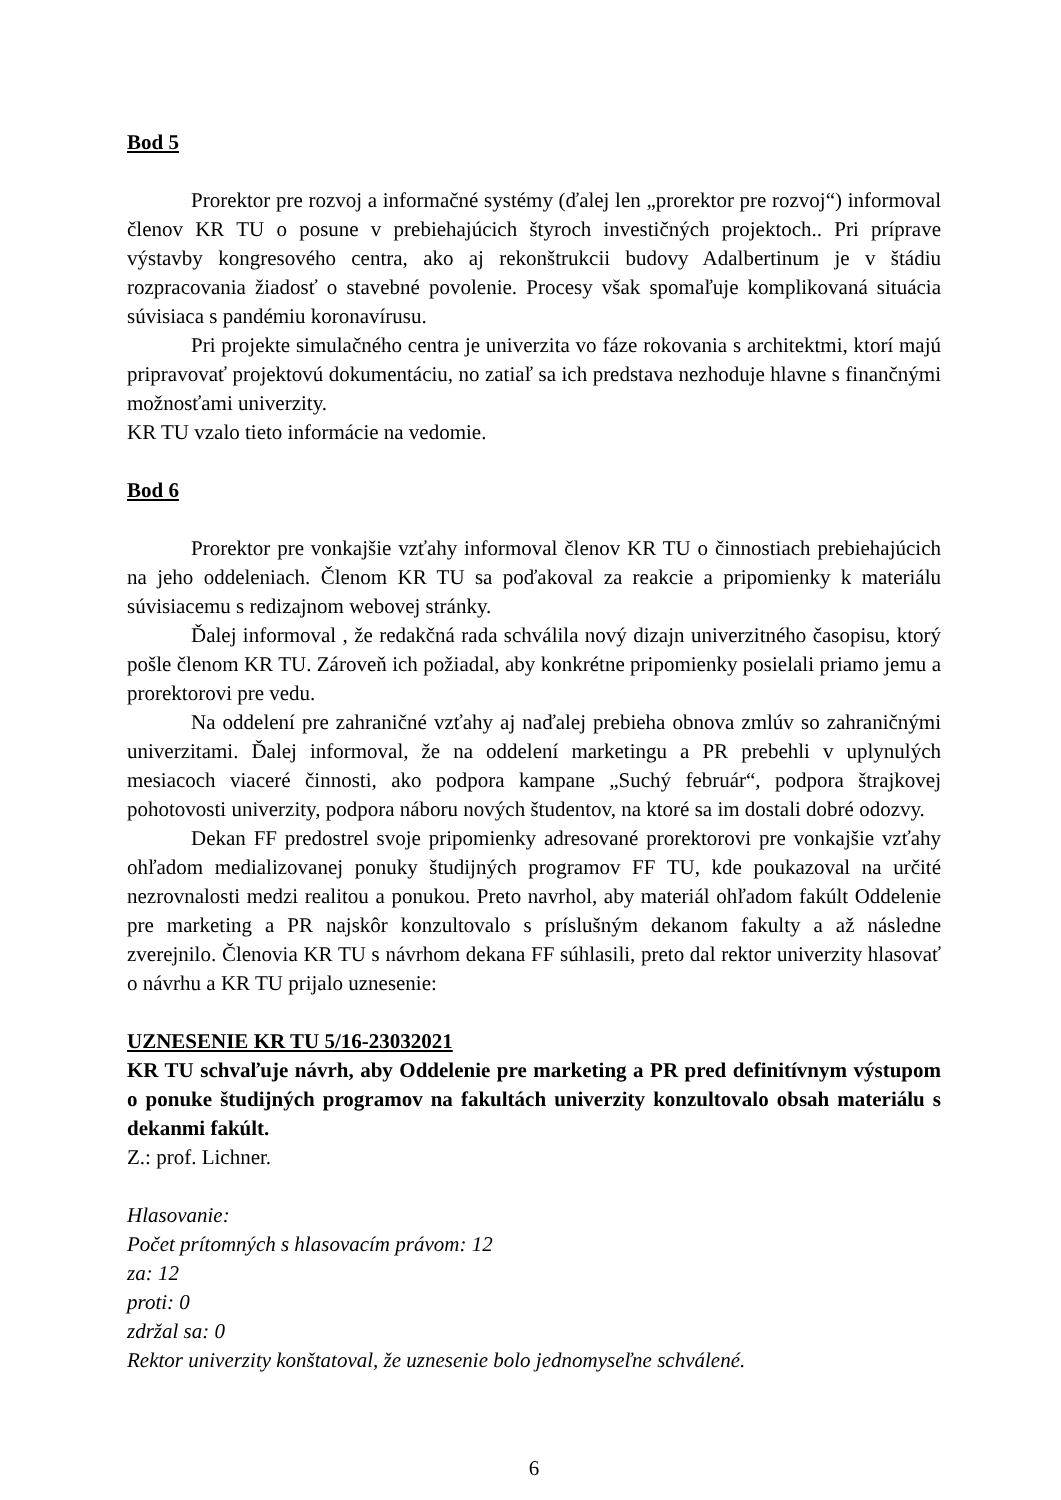Bod 5
Prorektor pre rozvoj a informačné systémy (ďalej len „prorektor pre rozvoj“) informoval členov KR TU o posune v prebiehajúcich štyroch investičných projektoch.. Pri príprave výstavby kongresového centra, ako aj rekonštrukcii budovy Adalbertinum je v štádiu rozpracovania žiadosť o stavebné povolenie. Procesy však spomaľuje komplikovaná situácia súvisiaca s pandémiu koronavírusu.
Pri projekte simulačného centra je univerzita vo fáze rokovania s architektmi, ktorí majú pripravovať projektovú dokumentáciu, no zatiaľ sa ich predstava nezhoduje hlavne s finančnými možnosťami univerzity.
KR TU vzalo tieto informácie na vedomie.
Bod 6
Prorektor pre vonkajšie vzťahy informoval členov KR TU o činnostiach prebiehajúcich na jeho oddeleniach. Členom KR TU sa poďakoval za reakcie a pripomienky k materiálu súvisiacemu s redizajnom webovej stránky.
Ďalej informoval , že redakčná rada schválila nový dizajn univerzitného časopisu, ktorý pošle členom KR TU. Zároveň ich požiadal, aby konkrétne pripomienky posielali priamo jemu a prorektorovi pre vedu.
Na oddelení pre zahraničné vzťahy aj naďalej prebieha obnova zmlúv so zahraničnými univerzitami. Ďalej informoval, že na oddelení marketingu a PR prebehli v uplynulých mesiacoch viaceré činnosti, ako podpora kampane „Suchý február“, podpora štrajkovej pohotovosti univerzity, podpora náboru nových študentov, na ktoré sa im dostali dobré odozvy.
Dekan FF predostrel svoje pripomienky adresované prorektorovi pre vonkajšie vzťahy ohľadom medializovanej ponuky študijných programov FF TU, kde poukazoval na určité nezrovnalosti medzi realitou a ponukou. Preto navrhol, aby materiál ohľadom fakúlt Oddelenie pre marketing a PR najskôr konzultovalo s príslušným dekanom fakulty a až následne zverejnilo. Členovia KR TU s návrhom dekana FF súhlasili, preto dal rektor univerzity hlasovať o návrhu a KR TU prijalo uznesenie:
UZNESENIE KR TU 5/16-23032021
KR TU schvaľuje návrh, aby Oddelenie pre marketing a PR pred definitívnym výstupom o ponuke študijných programov na fakultách univerzity konzultovalo obsah materiálu s dekanmi fakúlt.
Z.: prof. Lichner.
Hlasovanie:
Počet prítomných s hlasovacím právom: 12
za: 12
proti: 0
zdržal sa: 0
Rektor univerzity konštatoval, že uznesenie bolo jednomyseľne schválené.
6